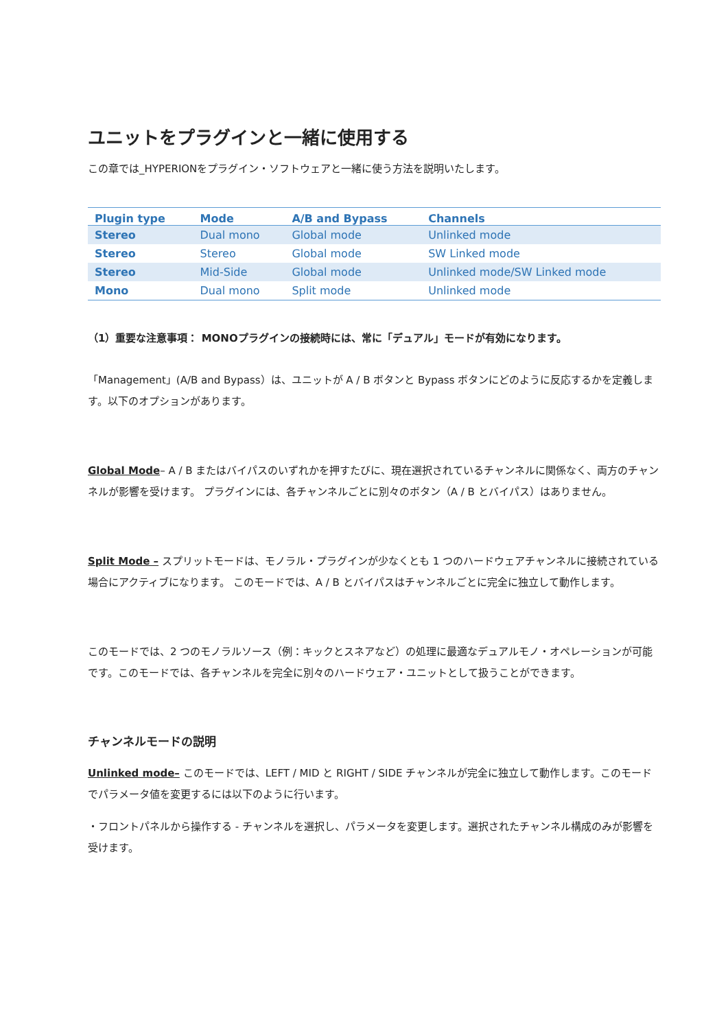ユニットをプラグインと一緒に使用する
この章では_HYPERIONをプラグイン・ソフトウェアと一緒に使う方法を説明いたします。
| Plugin type | Mode | A/B and Bypass | Channels |
| --- | --- | --- | --- |
| Stereo | Dual mono | Global mode | Unlinked mode |
| Stereo | Stereo | Global mode | SW Linked mode |
| Stereo | Mid-Side | Global mode | Unlinked mode/SW Linked mode |
| Mono | Dual mono | Split mode | Unlinked mode |
（1）重要な注意事項： MONOプラグインの接続時には、常に「デュアル」モードが有効になります。
「Management」(A/B and Bypass）は、ユニットが A / B ボタンと Bypass ボタンにどのように反応するかを定義します。以下のオプションがあります。
Global Mode– A / B またはバイパスのいずれかを押すたびに、現在選択されているチャンネルに関係なく、両方のチャンネルが影響を受けます。 プラグインには、各チャンネルごとに別々のボタン（A / B とバイパス）はありません。
Split Mode – スプリットモードは、モノラル・プラグインが少なくとも 1 つのハードウェアチャンネルに接続されている場合にアクティブになります。 このモードでは、A / B とバイパスはチャンネルごとに完全に独立して動作します。
このモードでは、2 つのモノラルソース（例：キックとスネアなど）の処理に最適なデュアルモノ・オペレーションが可能です。このモードでは、各チャンネルを完全に別々のハードウェア・ユニットとして扱うことができます。
チャンネルモードの説明
Unlinked mode– このモードでは、LEFT / MID と RIGHT / SIDE チャンネルが完全に独立して動作します。このモードでパラメータ値を変更するには以下のように行います。
・フロントパネルから操作する - チャンネルを選択し、パラメータを変更します。選択されたチャンネル構成のみが影響を受けます。